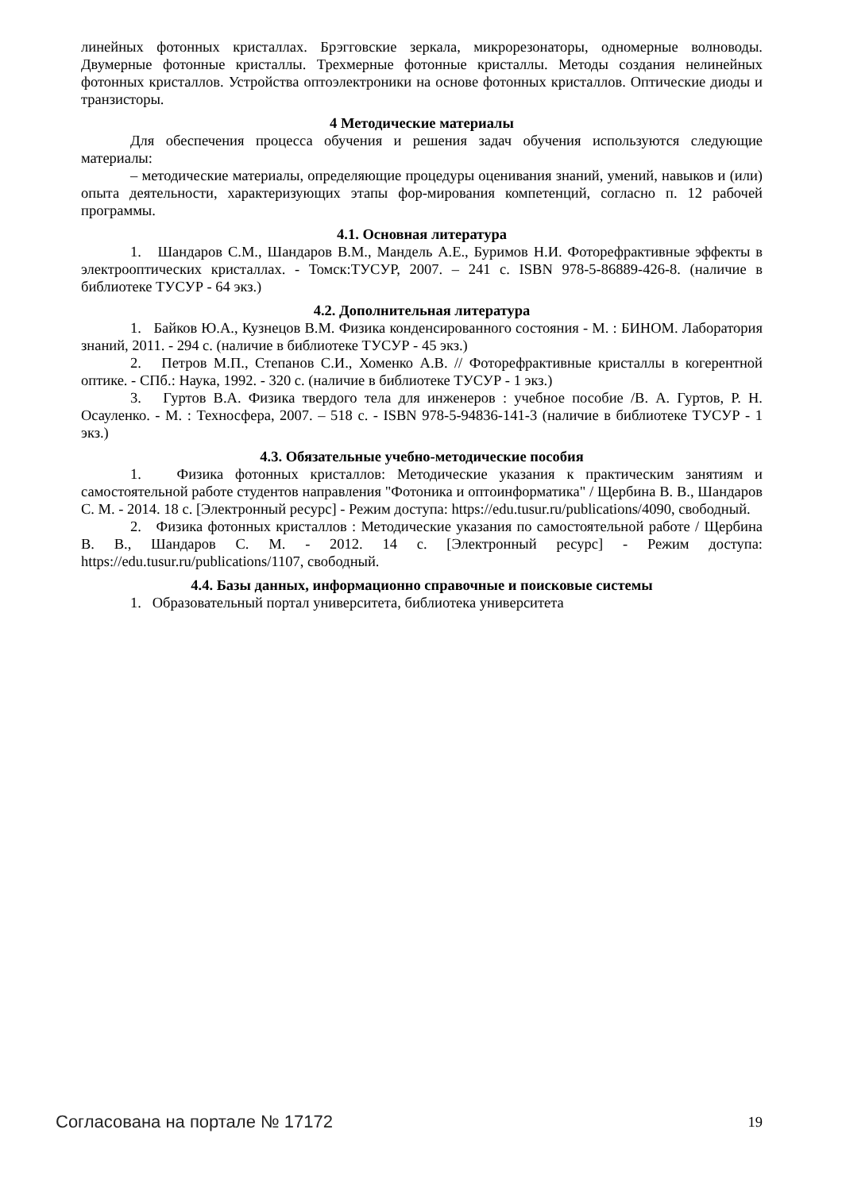линейных фотонных кристаллах. Брэгговские зеркала, микрорезонаторы, одномерные волноводы. Двумерные фотонные кристаллы. Трехмерные фотонные кристаллы. Методы создания нелинейных фотонных кристаллов. Устройства оптоэлектроники на основе фотонных кристаллов. Оптические диоды и транзисторы.
4 Методические материалы
Для обеспечения процесса обучения и решения задач обучения используются следующие материалы:
– методические материалы, определяющие процедуры оценивания знаний, умений, навыков и (или) опыта деятельности, характеризующих этапы фор-мирования компетенций, согласно п. 12 рабочей программы.
4.1. Основная литература
1. Шандаров С.М., Шандаров В.М., Мандель А.Е., Буримов Н.И. Фоторефрактивные эффекты в электрооптических кристаллах. - Томск:ТУСУР, 2007. – 241 с. ISBN 978-5-86889-426-8. (наличие в библиотеке ТУСУР - 64 экз.)
4.2. Дополнительная литература
1. Байков Ю.А., Кузнецов В.М. Физика конденсированного состояния - М. : БИНОМ. Лаборатория знаний, 2011. - 294 с. (наличие в библиотеке ТУСУР - 45 экз.)
2. Петров М.П., Степанов С.И., Хоменко А.В. // Фоторефрактивные кристаллы в когерентной оптике. - СПб.: Наука, 1992. - 320 с. (наличие в библиотеке ТУСУР - 1 экз.)
3. Гуртов В.А. Физика твердого тела для инженеров : учебное пособие /В. А. Гуртов, Р. Н. Осауленко. - М. : Техносфера, 2007. – 518 с. - ISBN 978-5-94836-141-3 (наличие в библиотеке ТУСУР - 1 экз.)
4.3. Обязательные учебно-методические пособия
1. Физика фотонных кристаллов: Методические указания к практическим занятиям и самостоятельной работе студентов направления "Фотоника и оптоинформатика" / Щербина В. В., Шандаров С. М. - 2014. 18 с. [Электронный ресурс] - Режим доступа: https://edu.tusur.ru/publications/4090, свободный.
2. Физика фотонных кристаллов : Методические указания по самостоятельной работе / Щербина В. В., Шандаров С. М. - 2012. 14 с. [Электронный ресурс] - Режим доступа: https://edu.tusur.ru/publications/1107, свободный.
4.4. Базы данных, информационно справочные и поисковые системы
1. Образовательный портал университета, библиотека университета
Согласована на портале № 17172 19